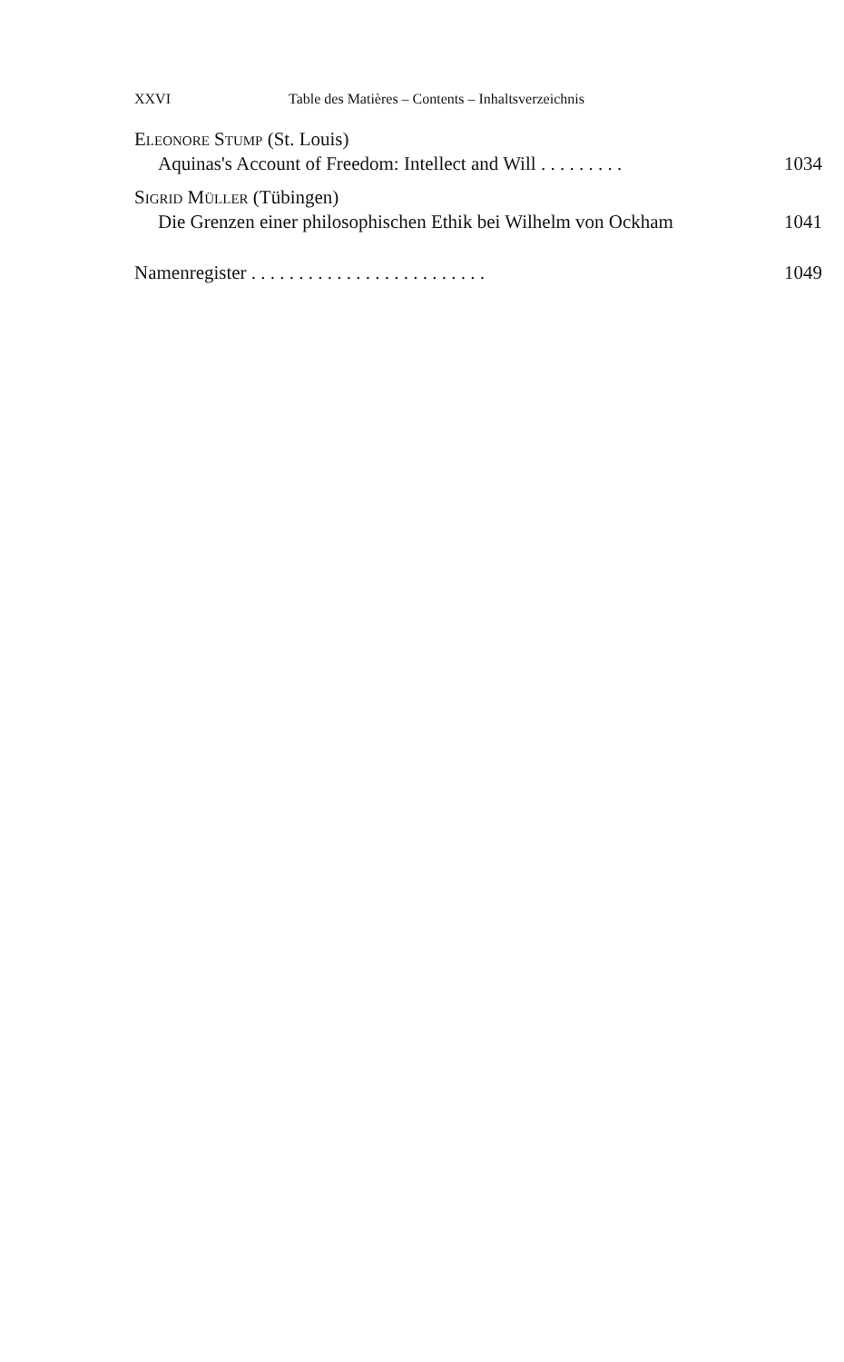XXVI Table des Matières – Contents – Inhaltsverzeichnis
Eleonore Stump (St. Louis)
Aquinas's Account of Freedom: Intellect and Will . . . . . . . . . 1034
Sigrid Müller (Tübingen)
Die Grenzen einer philosophischen Ethik bei Wilhelm von Ockham 1041
Namenregister . . . . . . . . . . . . . . . . . . . . . . . . . 1049